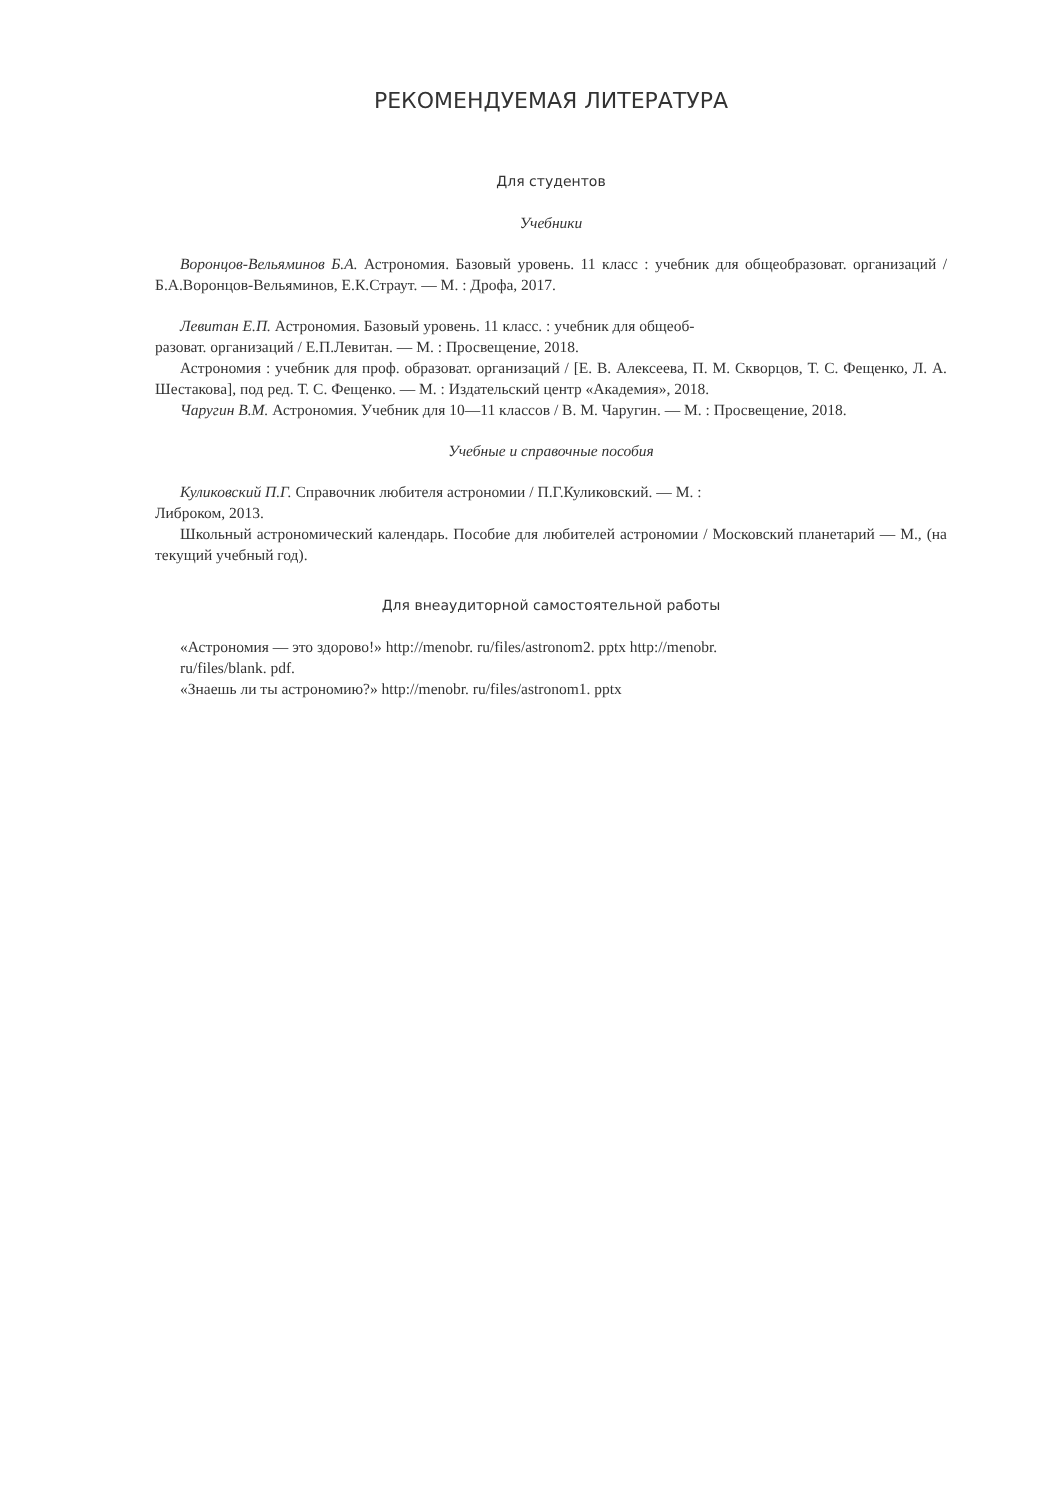РЕКОМЕНДУЕМАЯ ЛИТЕРАТУРА
Для студентов
Учебники
Воронцов-Вельяминов Б.А. Астрономия. Базовый уровень. 11 класс : учебник для общеобразоват. организаций / Б.А.Воронцов-Вельяминов, Е.К.Страут. — М. : Дрофа, 2017.
Левитан Е.П. Астрономия. Базовый уровень. 11 класс. : учебник для общеоб-
разоват. организаций / Е.П.Левитан. — М. : Просвещение, 2018.
Астрономия : учебник для проф. образоват. организаций / [Е. В. Алексеева, П. М. Скворцов, Т. С. Фещенко, Л. А. Шестакова], под ред. Т. С. Фещенко. — М. : Издательский центр «Академия», 2018.
Чаругин В.М. Астрономия. Учебник для 10—11 классов / В. М. Чаругин. — М. : Просвещение, 2018.
Учебные и справочные пособия
Куликовский П.Г. Справочник любителя астрономии / П.Г.Куликовский. — М. :
Либроком, 2013.
Школьный астрономический календарь. Пособие для любителей астрономии / Московский планетарий — М., (на текущий учебный год).
Для внеаудиторной самостоятельной работы
«Астрономия — это здорово!» http://menobr. ru/files/astronom2. pptx http://menobr.
ru/files/blank. pdf.
«Знаешь ли ты астрономию?» http://menobr. ru/files/astronom1. pptx